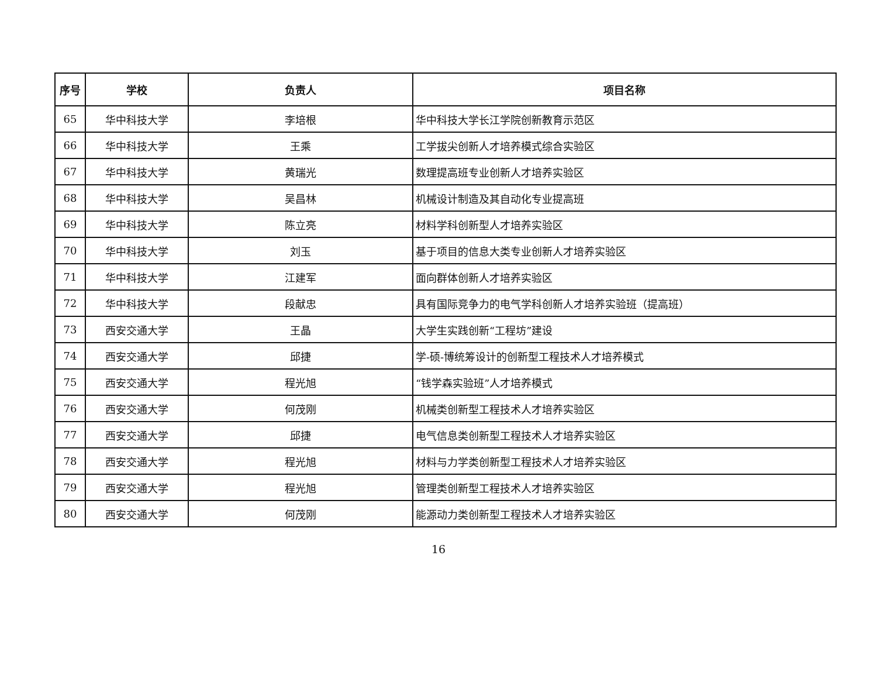| 序号 | 学校 | 负责人 | 项目名称 |
| --- | --- | --- | --- |
| 65 | 华中科技大学 | 李培根 | 华中科技大学长江学院创新教育示范区 |
| 66 | 华中科技大学 | 王乘 | 工学拔尖创新人才培养模式综合实验区 |
| 67 | 华中科技大学 | 黄瑞光 | 数理提高班专业创新人才培养实验区 |
| 68 | 华中科技大学 | 吴昌林 | 机械设计制造及其自动化专业提高班 |
| 69 | 华中科技大学 | 陈立亮 | 材料学科创新型人才培养实验区 |
| 70 | 华中科技大学 | 刘玉 | 基于项目的信息大类专业创新人才培养实验区 |
| 71 | 华中科技大学 | 江建军 | 面向群体创新人才培养实验区 |
| 72 | 华中科技大学 | 段献忠 | 具有国际竞争力的电气学科创新人才培养实验班（提高班） |
| 73 | 西安交通大学 | 王晶 | 大学生实践创新“工程坊”建设 |
| 74 | 西安交通大学 | 邱捷 | 学-硕-博统筹设计的创新型工程技术人才培养模式 |
| 75 | 西安交通大学 | 程光旭 | “钱学森实验班”人才培养模式 |
| 76 | 西安交通大学 | 何茂刚 | 机械类创新型工程技术人才培养实验区 |
| 77 | 西安交通大学 | 邱捷 | 电气信息类创新型工程技术人才培养实验区 |
| 78 | 西安交通大学 | 程光旭 | 材料与力学类创新型工程技术人才培养实验区 |
| 79 | 西安交通大学 | 程光旭 | 管理类创新型工程技术人才培养实验区 |
| 80 | 西安交通大学 | 何茂刚 | 能源动力类创新型工程技术人才培养实验区 |
16